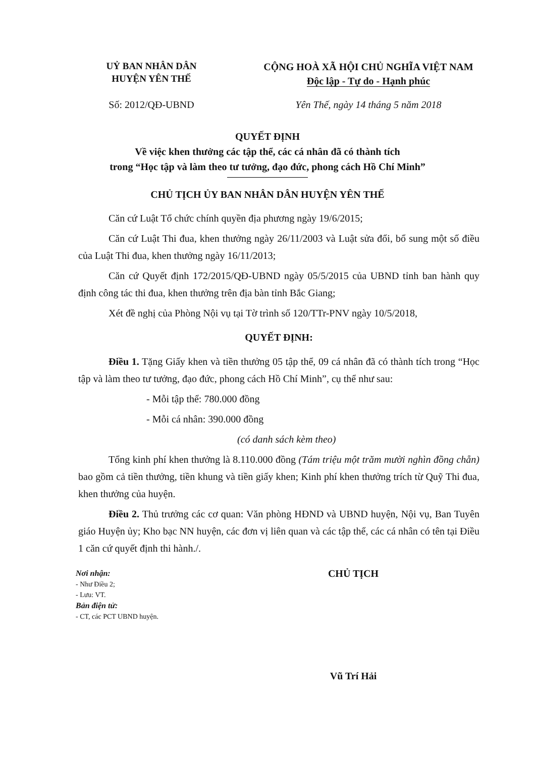UỶ BAN NHÂN DÂN
HUYỆN YÊN THẾ
CỘNG HOÀ XÃ HỘI CHỦ NGHĨA VIỆT NAM
Độc lập - Tự do - Hạnh phúc
Số: 2012/QĐ-UBND Yên Thế, ngày 14 tháng 5 năm 2018
QUYẾT ĐỊNH
Về việc khen thưởng các tập thể, các cá nhân đã có thành tích
trong “Học tập và làm theo tư tưởng, đạo đức, phong cách Hồ Chí Minh”
CHỦ TỊCH ỦY BAN NHÂN DÂN HUYỆN YÊN THẾ
Căn cứ Luật Tổ chức chính quyền địa phương ngày 19/6/2015;
Căn cứ Luật Thi đua, khen thưởng ngày 26/11/2003 và Luật sửa đổi, bổ sung một số điều của Luật Thi đua, khen thưởng ngày 16/11/2013;
Căn cứ Quyết định 172/2015/QĐ-UBND ngày 05/5/2015 của UBND tỉnh ban hành quy định công tác thi đua, khen thưởng trên địa bàn tỉnh Bắc Giang;
Xét đề nghị của Phòng Nội vụ tại Tờ trình số 120/TTr-PNV ngày 10/5/2018,
QUYẾT ĐỊNH:
Điều 1. Tặng Giấy khen và tiền thưởng 05 tập thể, 09 cá nhân đã có thành tích trong “Học tập và làm theo tư tưởng, đạo đức, phong cách Hồ Chí Minh”, cụ thể như sau:
- Mỗi tập thể: 780.000 đồng
- Mỗi cá nhân: 390.000 đồng
(có danh sách kèm theo)
Tổng kinh phí khen thưởng là 8.110.000 đồng (Tám triệu một trăm mười nghìn đồng chẵn) bao gồm cả tiền thưởng, tiền khung và tiền giấy khen; Kinh phí khen thưởng trích từ Quỹ Thi đua, khen thưởng của huyện.
Điều 2. Thủ trưởng các cơ quan: Văn phòng HĐND và UBND huyện, Nội vụ, Ban Tuyên giáo Huyện ủy; Kho bạc NN huyện, các đơn vị liên quan và các tập thể, các cá nhân có tên tại Điều 1 căn cứ quyết định thi hành./.
Nơi nhận:
- Như Điều 2;
- Lưu: VT.
Bản điện tử:
- CT, các PCT UBND huyện.
CHỦ TỊCH
Vũ Trí Hải